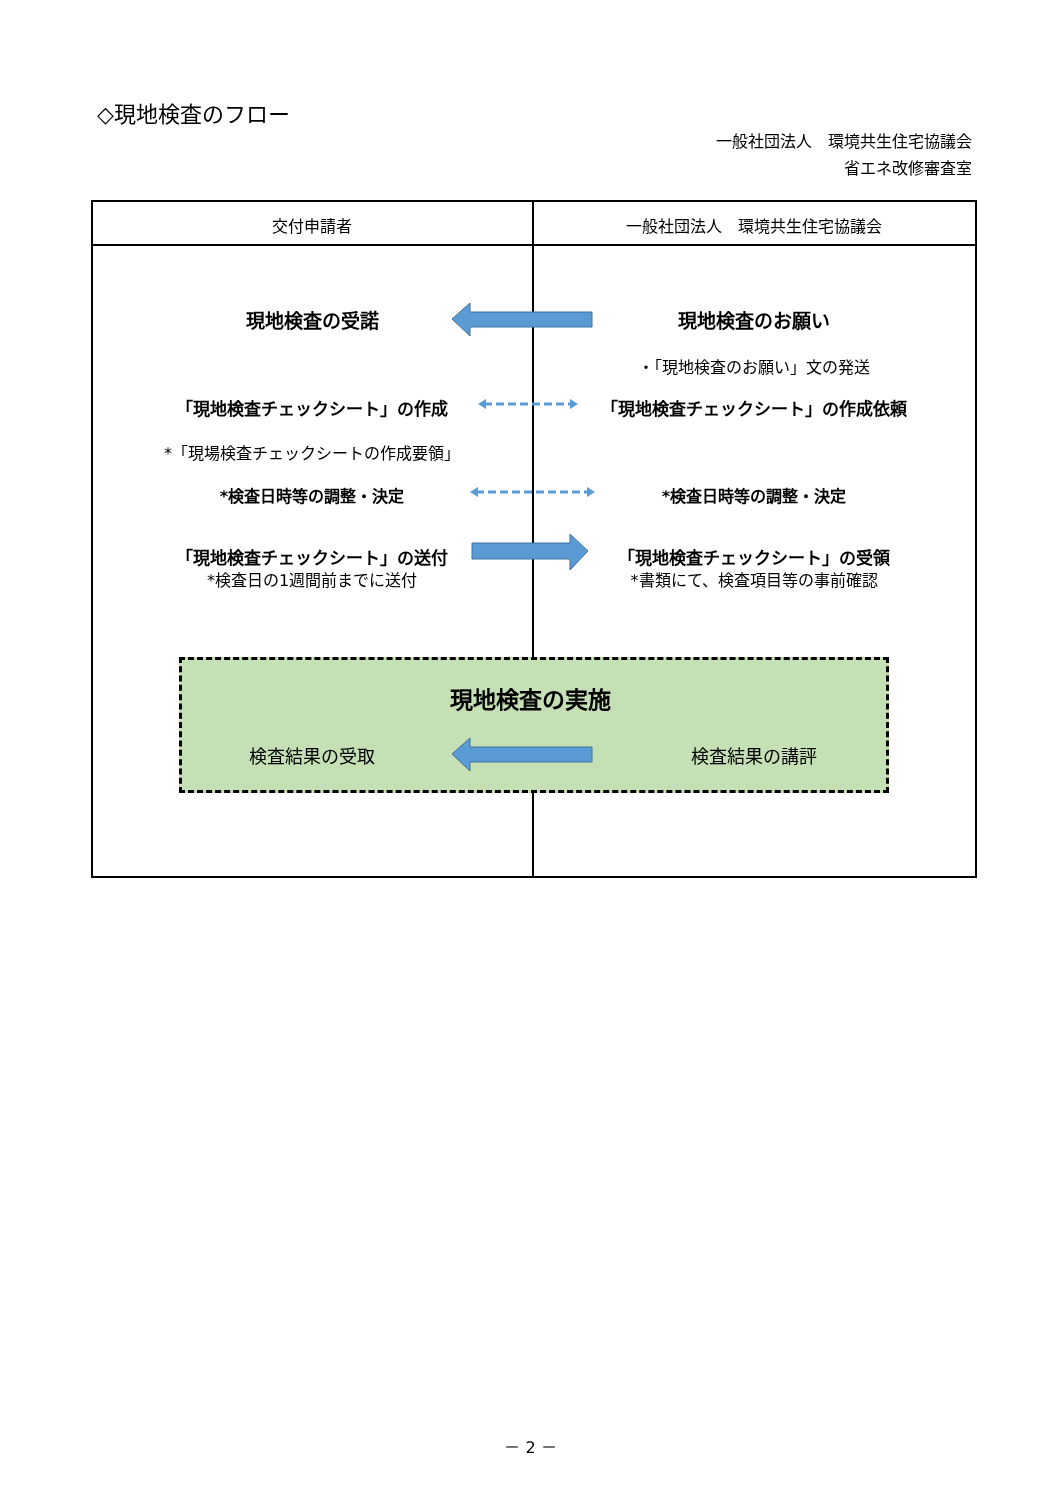◇現地検査のフロー
一般社団法人　環境共生住宅協議会
省エネ改修審査室
交付申請者 一般社団法人　環境共生住宅協議会
現地検査の受諾 現地検査のお願い
・「現地検査のお願い」文の発送
「現地検査チェックシート」の作成 「現地検査チェックシート」の作成依頼
*「現場検査チェックシートの作成要領」
*検査日時等の調整・決定 *検査日時等の調整・決定
「現地検査チェックシート」の送付
*検査日の1週間前までに送付
「現地検査チェックシート」の受領
*書類にて、検査項目等の事前確認
現地検査の実施
検査結果の受取 検査結果の講評
－ 2 －